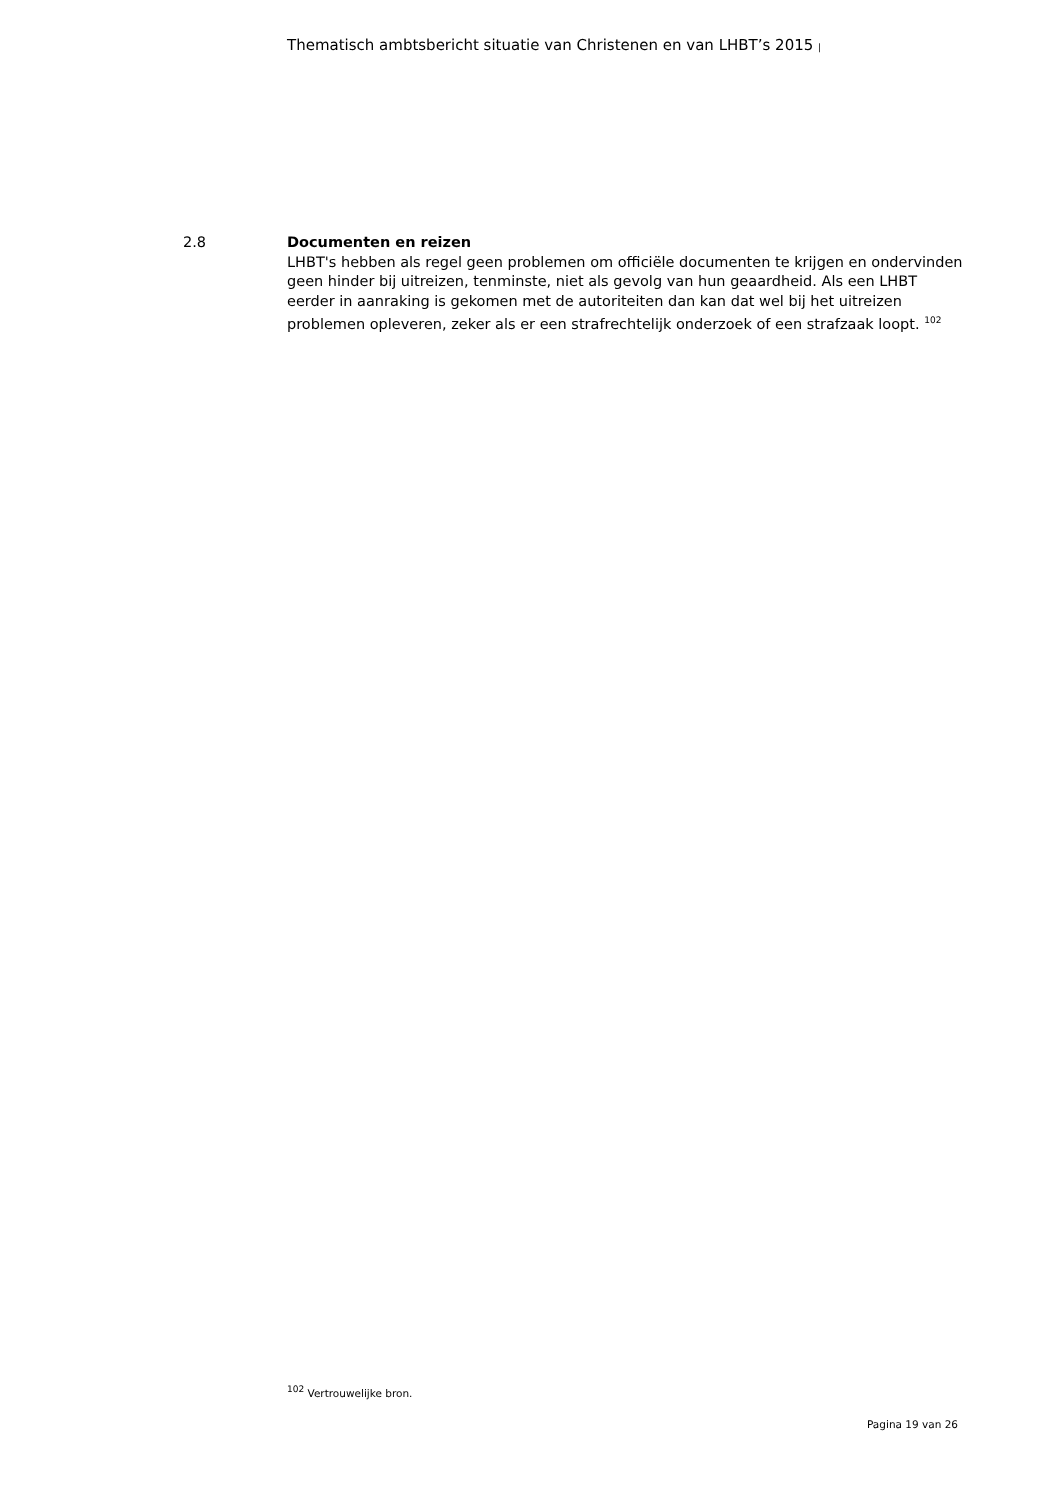Thematisch ambtsbericht situatie van Christenen en van LHBT’s 2015 |
2.8 Documenten en reizen
LHBT's hebben als regel geen problemen om officiële documenten te krijgen en ondervinden geen hinder bij uitreizen, tenminste, niet als gevolg van hun geaardheid. Als een LHBT eerder in aanraking is gekomen met de autoriteiten dan kan dat wel bij het uitreizen problemen opleveren, zeker als er een strafrechtelijk onderzoek of een strafzaak loopt. <sup>102</sup>
<sup>102</sup> Vertrouwelijke bron.
Pagina 19 van 26